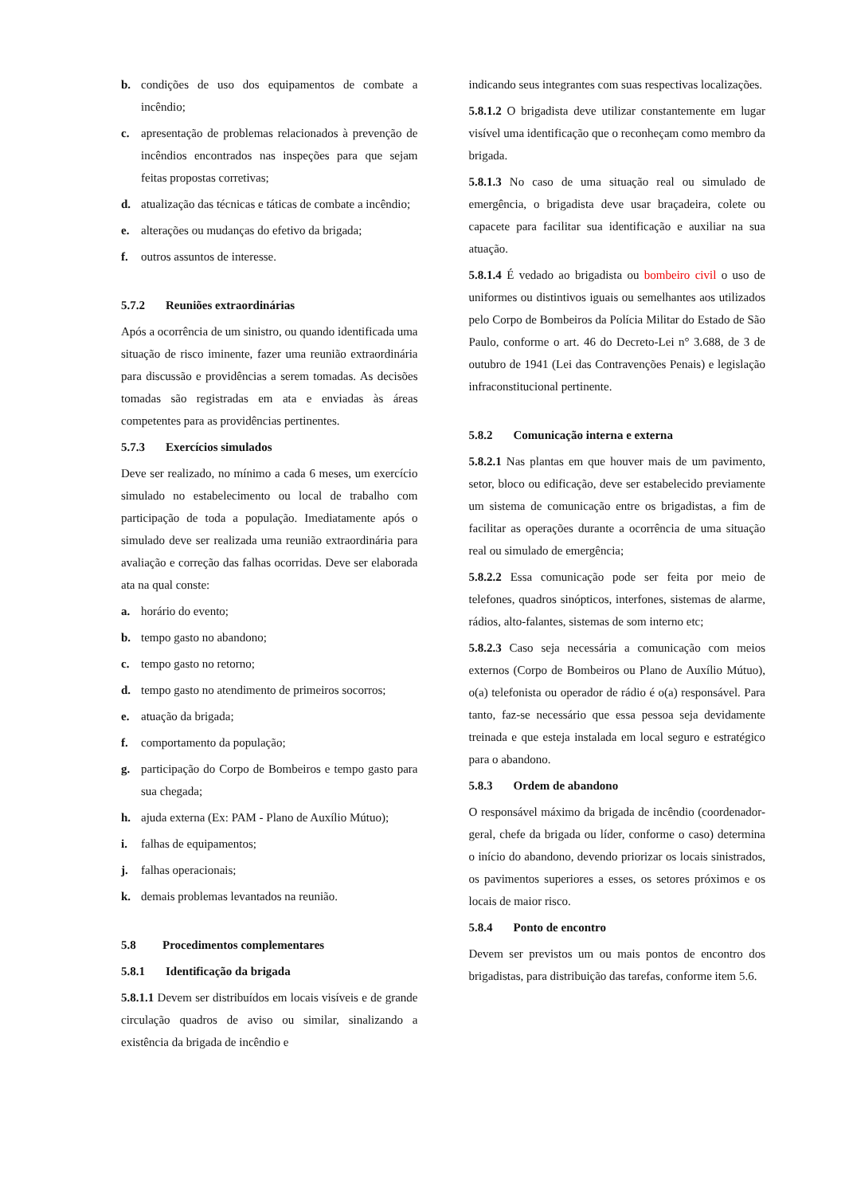b. condições de uso dos equipamentos de combate a incêndio;
c. apresentação de problemas relacionados à prevenção de incêndios encontrados nas inspeções para que sejam feitas propostas corretivas;
d. atualização das técnicas e táticas de combate a incêndio;
e. alterações ou mudanças do efetivo da brigada;
f. outros assuntos de interesse.
5.7.2 Reuniões extraordinárias
Após a ocorrência de um sinistro, ou quando identificada uma situação de risco iminente, fazer uma reunião extraordinária para discussão e providências a serem tomadas. As decisões tomadas são registradas em ata e enviadas às áreas competentes para as providências pertinentes.
5.7.3 Exercícios simulados
Deve ser realizado, no mínimo a cada 6 meses, um exercício simulado no estabelecimento ou local de trabalho com participação de toda a população. Imediatamente após o simulado deve ser realizada uma reunião extraordinária para avaliação e correção das falhas ocorridas. Deve ser elaborada ata na qual conste:
a. horário do evento;
b. tempo gasto no abandono;
c. tempo gasto no retorno;
d. tempo gasto no atendimento de primeiros socorros;
e. atuação da brigada;
f. comportamento da população;
g. participação do Corpo de Bombeiros e tempo gasto para sua chegada;
h. ajuda externa (Ex: PAM - Plano de Auxílio Mútuo);
i. falhas de equipamentos;
j. falhas operacionais;
k. demais problemas levantados na reunião.
5.8 Procedimentos complementares
5.8.1 Identificação da brigada
5.8.1.1 Devem ser distribuídos em locais visíveis e de grande circulação quadros de aviso ou similar, sinalizando a existência da brigada de incêndio e
indicando seus integrantes com suas respectivas localizações.
5.8.1.2 O brigadista deve utilizar constantemente em lugar visível uma identificação que o reconheçam como membro da brigada.
5.8.1.3 No caso de uma situação real ou simulado de emergência, o brigadista deve usar braçadeira, colete ou capacete para facilitar sua identificação e auxiliar na sua atuação.
5.8.1.4 É vedado ao brigadista ou bombeiro civil o uso de uniformes ou distintivos iguais ou semelhantes aos utilizados pelo Corpo de Bombeiros da Polícia Militar do Estado de São Paulo, conforme o art. 46 do Decreto-Lei n° 3.688, de 3 de outubro de 1941 (Lei das Contravenções Penais) e legislação infraconstitucional pertinente.
5.8.2 Comunicação interna e externa
5.8.2.1 Nas plantas em que houver mais de um pavimento, setor, bloco ou edificação, deve ser estabelecido previamente um sistema de comunicação entre os brigadistas, a fim de facilitar as operações durante a ocorrência de uma situação real ou simulado de emergência;
5.8.2.2 Essa comunicação pode ser feita por meio de telefones, quadros sinópticos, interfones, sistemas de alarme, rádios, alto-falantes, sistemas de som interno etc;
5.8.2.3 Caso seja necessária a comunicação com meios externos (Corpo de Bombeiros ou Plano de Auxílio Mútuo), o(a) telefonista ou operador de rádio é o(a) responsável. Para tanto, faz-se necessário que essa pessoa seja devidamente treinada e que esteja instalada em local seguro e estratégico para o abandono.
5.8.3 Ordem de abandono
O responsável máximo da brigada de incêndio (coordenador-geral, chefe da brigada ou líder, conforme o caso) determina o início do abandono, devendo priorizar os locais sinistrados, os pavimentos superiores a esses, os setores próximos e os locais de maior risco.
5.8.4 Ponto de encontro
Devem ser previstos um ou mais pontos de encontro dos brigadistas, para distribuição das tarefas, conforme item 5.6.